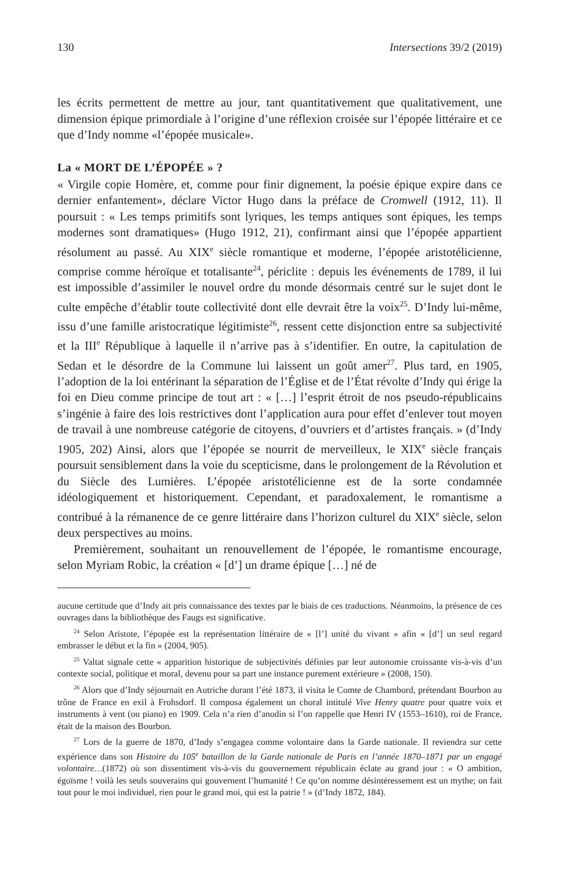130 Intersections 39/2 (2019)
les écrits permettent de mettre au jour, tant quantitativement que qualitativement, une dimension épique primordiale à l’origine d’une réflexion croisée sur l’épopée littéraire et ce que d’Indy nomme «l’épopée musicale».
La « MORT DE L’ÉPOPÉE » ?
« Virgile copie Homère, et, comme pour finir dignement, la poésie épique expire dans ce dernier enfantement», déclare Victor Hugo dans la préface de Cromwell (1912, 11). Il poursuit : « Les temps primitifs sont lyriques, les temps antiques sont épiques, les temps modernes sont dramatiques» (Hugo 1912, 21), confirmant ainsi que l’épopée appartient résolument au passé. Au XIX<sup>e</sup> siècle romantique et moderne, l’épopée aristotélicienne, comprise comme héroïque et totalisante<sup>24</sup>, périclite : depuis les événements de 1789, il lui est impossible d’assimiler le nouvel ordre du monde désormais centré sur le sujet dont le culte empêche d’établir toute collectivité dont elle devrait être la voix<sup>25</sup>. D’Indy lui-même, issu d’une famille aristocratique légitimiste<sup>26</sup>, ressent cette disjonction entre sa subjectivité et la III<sup>e</sup> République à laquelle il n’arrive pas à s’identifier. En outre, la capitulation de Sedan et le désordre de la Commune lui laissent un goût amer<sup>27</sup>. Plus tard, en 1905, l’adoption de la loi entérinant la séparation de l’Église et de l’État révolte d’Indy qui érige la foi en Dieu comme principe de tout art : « […] l’esprit étroit de nos pseudo-républicains s’ingénie à faire des lois restrictives dont l’application aura pour effet d’enlever tout moyen de travail à une nombreuse catégorie de citoyens, d’ouvriers et d’artistes français. » (d’Indy 1905, 202) Ainsi, alors que l’épopée se nourrit de merveilleux, le XIX<sup>e</sup> siècle français poursuit sensiblement dans la voie du scepticisme, dans le prolongement de la Révolution et du Siècle des Lumières. L’épopée aristotélicienne est de la sorte condamnée idéologiquement et historiquement. Cependant, et paradoxalement, le romantisme a contribué à la rémanence de ce genre littéraire dans l’horizon culturel du XIX<sup>e</sup> siècle, selon deux perspectives au moins.
Premièrement, souhaitant un renouvellement de l’épopée, le romantisme encourage, selon Myriam Robic, la création « [d’] un drame épique […] né de
aucune certitude que d’Indy ait pris connaissance des textes par le biais de ces traductions. Néanmoins, la présence de ces ouvrages dans la bibliothèque des Faugs est significative.
<sup>24</sup> Selon Aristote, l’épopée est la représentation littéraire de « [l’] unité du vivant » afin « [d’] un seul regard embrasser le début et la fin » (2004, 905).
<sup>25</sup> Valtat signale cette « apparition historique de subjectivités définies par leur autonomie croissante vis-à-vis d’un contexte social, politique et moral, devenu pour sa part une instance purement extérieure » (2008, 150).
<sup>26</sup> Alors que d’Indy séjournait en Autriche durant l’été 1873, il visita le Comte de Chambord, prétendant Bourbon au trône de France en exil à Frohsdorf. Il composa également un choral intitulé Vive Henry quatre pour quatre voix et instruments à vent (ou piano) en 1909. Cela n’a rien d’anodin si l’on rappelle que Henri IV (1553–1610), roi de France, était de la maison des Bourbon.
<sup>27</sup> Lors de la guerre de 1870, d’Indy s’engagea comme volontaire dans la Garde nationale. Il reviendra sur cette expérience dans son Histoire du 105<sup>e</sup> bataillon de la Garde nationale de Paris en l’année 1870–1871 par un engagé volontaire…(1872) où son dissentiment vis-à-vis du gouvernement républicain éclate au grand jour : « O ambition, égoïsme ! voilà les seuls souverains qui gouvernent l’humanité ! Ce qu’on nomme désintéressement est un mythe; on fait tout pour le moi individuel, rien pour le grand moi, qui est la patrie ! » (d’Indy 1872, 184).